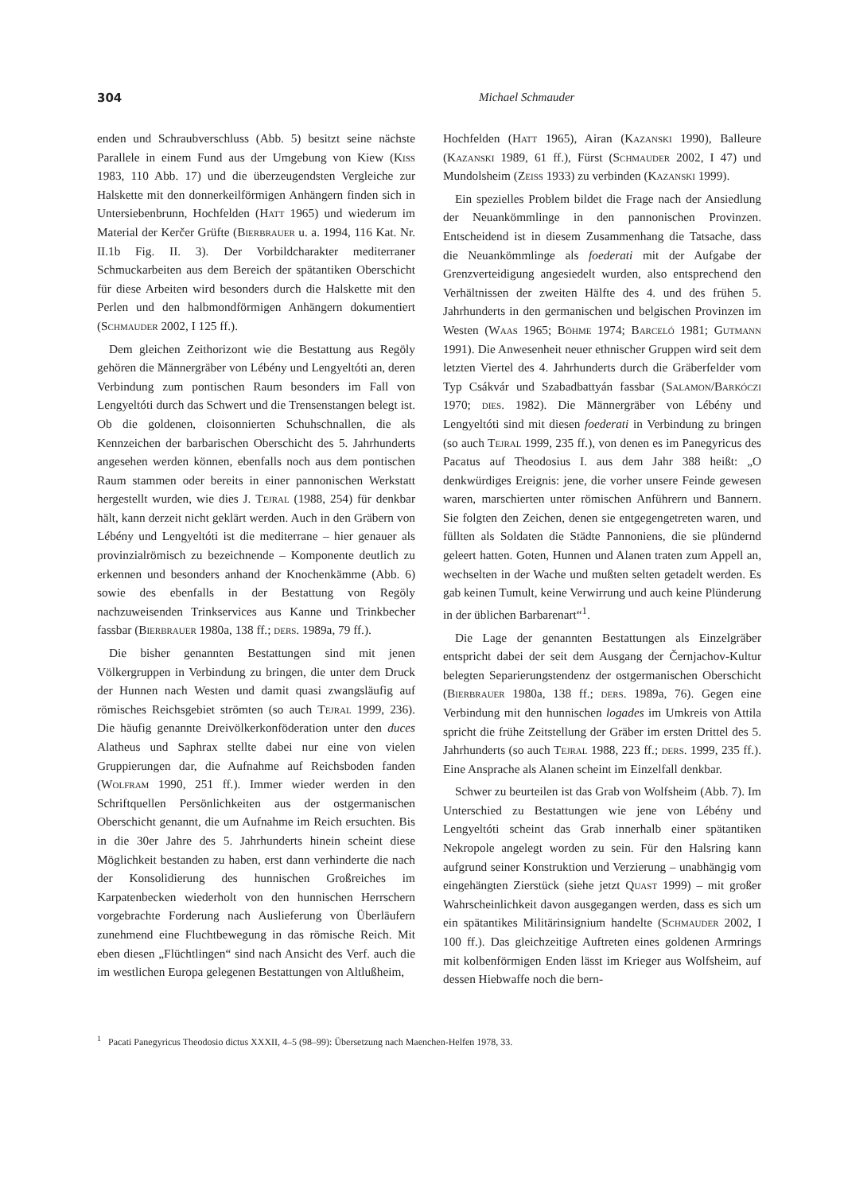304 Michael Schmauder
enden und Schraubverschluss (Abb. 5) besitzt seine nächste Parallele in einem Fund aus der Umgebung von Kiew (Kiss 1983, 110 Abb. 17) und die überzeugendsten Vergleiche zur Halskette mit den donnerkeilförmigen Anhängern finden sich in Untersiebenbrunn, Hochfelden (Hatt 1965) und wiederum im Material der Kerčer Grüfte (Bierbrauer u. a. 1994, 116 Kat. Nr. II.1b Fig. II. 3). Der Vorbildcharakter mediterraner Schmuckarbeiten aus dem Bereich der spätantiken Oberschicht für diese Arbeiten wird besonders durch die Halskette mit den Perlen und den halbmondförmigen Anhängern dokumentiert (Schmauder 2002, I 125 ff.).
Dem gleichen Zeithorizont wie die Bestattung aus Regöly gehören die Männergräber von Lébény und Lengyeltóti an, deren Verbindung zum pontischen Raum besonders im Fall von Lengyeltóti durch das Schwert und die Trensenstangen belegt ist. Ob die goldenen, cloisonnierten Schuhschnallen, die als Kennzeichen der barbarischen Oberschicht des 5. Jahrhunderts angesehen werden können, ebenfalls noch aus dem pontischen Raum stammen oder bereits in einer pannonischen Werkstatt hergestellt wurden, wie dies J. Tejral (1988, 254) für denkbar hält, kann derzeit nicht geklärt werden. Auch in den Gräbern von Lébény und Lengyeltóti ist die mediterrane – hier genauer als provinzialrömisch zu bezeichnende – Komponente deutlich zu erkennen und besonders anhand der Knochenkämme (Abb. 6) sowie des ebenfalls in der Bestattung von Regöly nachzuweisenden Trinkservices aus Kanne und Trinkbecher fassbar (Bierbrauer 1980a, 138 ff.; ders. 1989a, 79 ff.).
Die bisher genannten Bestattungen sind mit jenen Völkergruppen in Verbindung zu bringen, die unter dem Druck der Hunnen nach Westen und damit quasi zwangsläufig auf römisches Reichsgebiet strömten (so auch Tejral 1999, 236). Die häufig genannte Dreivölkerkonföderation unter den duces Alatheus und Saphrax stellte dabei nur eine von vielen Gruppierungen dar, die Aufnahme auf Reichsboden fanden (Wolfram 1990, 251 ff.). Immer wieder werden in den Schriftquellen Persönlichkeiten aus der ostgermanischen Oberschicht genannt, die um Aufnahme im Reich ersuchten. Bis in die 30er Jahre des 5. Jahrhunderts hinein scheint diese Möglichkeit bestanden zu haben, erst dann verhinderte die nach der Konsolidierung des hunnischen Großreiches im Karpatenbecken wiederholt von den hunnischen Herrschern vorgebrachte Forderung nach Auslieferung von Überläufern zunehmend eine Fluchtbewegung in das römische Reich. Mit eben diesen „Flüchtlingen“ sind nach Ansicht des Verf. auch die im westlichen Europa gelegenen Bestattungen von Altlußheim,
Hochfelden (Hatt 1965), Airan (Kazanski 1990), Balleure (Kazanski 1989, 61 ff.), Fürst (Schmauder 2002, I 47) und Mundolsheim (Zeiss 1933) zu verbinden (Kazanski 1999).
Ein spezielles Problem bildet die Frage nach der Ansiedlung der Neuankömmlinge in den pannonischen Provinzen. Entscheidend ist in diesem Zusammenhang die Tatsache, dass die Neuankömmlinge als foederati mit der Aufgabe der Grenzverteidigung angesiedelt wurden, also entsprechend den Verhältnissen der zweiten Hälfte des 4. und des frühen 5. Jahrhunderts in den germanischen und belgischen Provinzen im Westen (Waas 1965; Böhme 1974; Barceló 1981; Gutmann 1991). Die Anwesenheit neuer ethnischer Gruppen wird seit dem letzten Viertel des 4. Jahrhunderts durch die Gräberfelder vom Typ Csákvár und Szabadbattyán fassbar (Salamon/Barkóczi 1970; dies. 1982). Die Männergräber von Lébény und Lengyeltóti sind mit diesen foederati in Verbindung zu bringen (so auch Tejral 1999, 235 ff.), von denen es im Panegyricus des Pacatus auf Theodosius I. aus dem Jahr 388 heißt: „O denkwürdiges Ereignis: jene, die vorher unsere Feinde gewesen waren, marschierten unter römischen Anführern und Bannern. Sie folgten den Zeichen, denen sie entgegengetreten waren, und füllten als Soldaten die Städte Pannoniens, die sie plündernd geleert hatten. Goten, Hunnen und Alanen traten zum Appell an, wechselten in der Wache und mußten selten getadelt werden. Es gab keinen Tumult, keine Verwirrung und auch keine Plünderung in der üblichen Barbarenart“<sup>1</sup>.
Die Lage der genannten Bestattungen als Einzelgräber entspricht dabei der seit dem Ausgang der Černjachov-Kultur belegten Separierungstendenz der ostgermanischen Oberschicht (Bierbrauer 1980a, 138 ff.; ders. 1989a, 76). Gegen eine Verbindung mit den hunnischen logades im Umkreis von Attila spricht die frühe Zeitstellung der Gräber im ersten Drittel des 5. Jahrhunderts (so auch Tejral 1988, 223 ff.; ders. 1999, 235 ff.). Eine Ansprache als Alanen scheint im Einzelfall denkbar.
Schwer zu beurteilen ist das Grab von Wolfsheim (Abb. 7). Im Unterschied zu Bestattungen wie jene von Lébény und Lengyeltóti scheint das Grab innerhalb einer spätantiken Nekropole angelegt worden zu sein. Für den Halsring kann aufgrund seiner Konstruktion und Verzierung – unabhängig vom eingehängten Zierstück (siehe jetzt Quast 1999) – mit großer Wahrscheinlichkeit davon ausgegangen werden, dass es sich um ein spätantikes Militärinsignium handelte (Schmauder 2002, I 100 ff.). Das gleichzeitige Auftreten eines goldenen Armrings mit kolbenförmigen Enden lässt im Krieger aus Wolfsheim, auf dessen Hiebwaffe noch die bern-
<sup>1</sup> Pacati Panegyricus Theodosio dictus XXXII, 4–5 (98–99): Übersetzung nach Maenchen-Helfen 1978, 33.